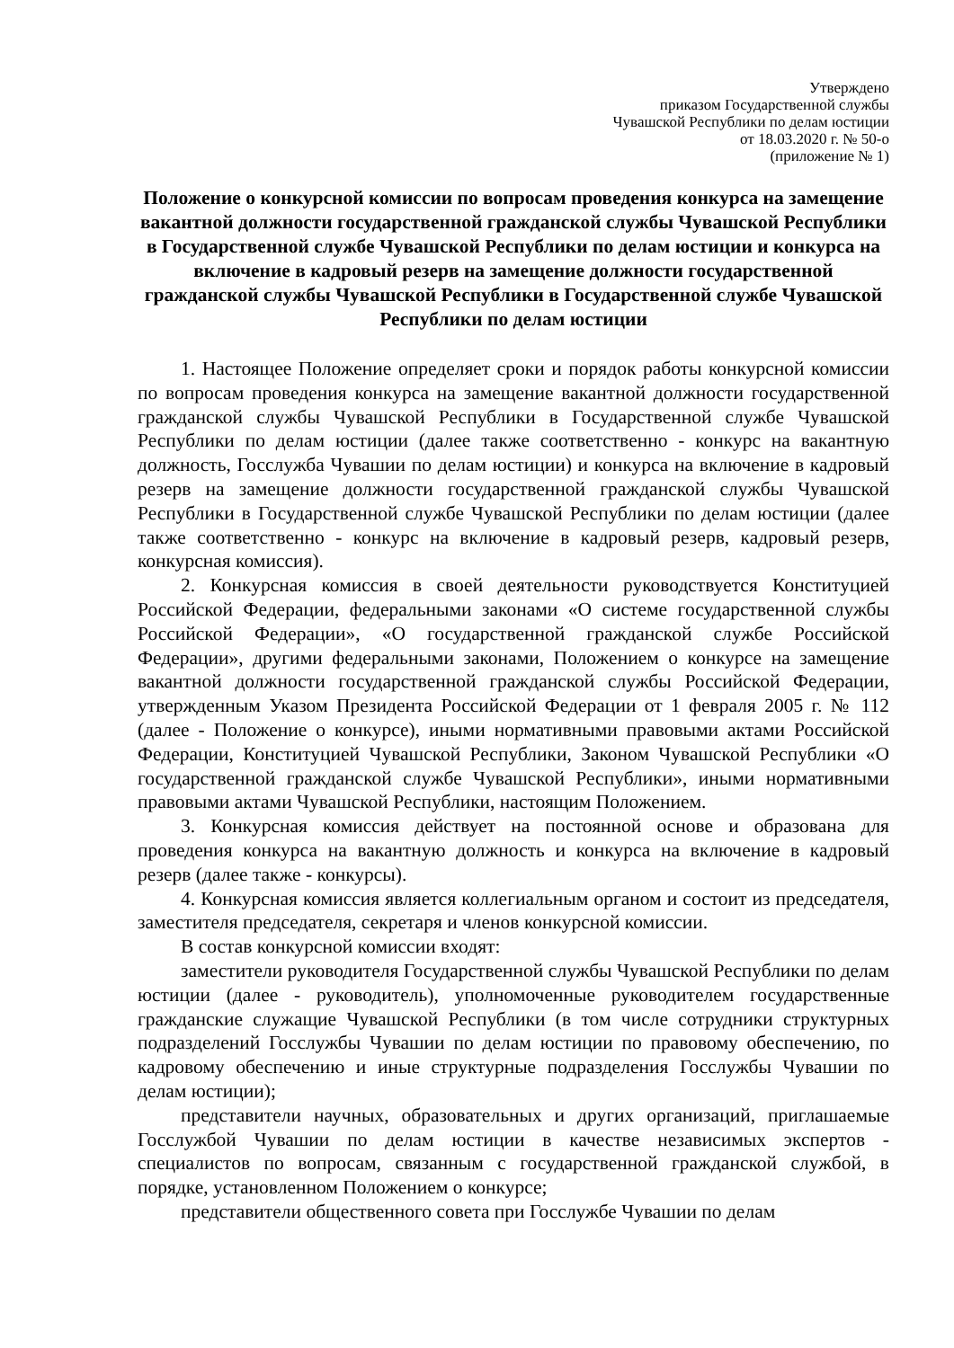Утверждено
приказом Государственной службы
Чувашской Республики по делам юстиции
от 18.03.2020 г. № 50-о
(приложение № 1)
Положение о конкурсной комиссии по вопросам проведения конкурса на замещение вакантной должности государственной гражданской службы Чувашской Республики в Государственной службе Чувашской Республики по делам юстиции и конкурса на включение в кадровый резерв на замещение должности государственной гражданской службы Чувашской Республики в Государственной службе Чувашской Республики по делам юстиции
1. Настоящее Положение определяет сроки и порядок работы конкурсной комиссии по вопросам проведения конкурса на замещение вакантной должности государственной гражданской службы Чувашской Республики в Государственной службе Чувашской Республики по делам юстиции (далее также соответственно - конкурс на вакантную должность, Госслужба Чувашии по делам юстиции) и конкурса на включение в кадровый резерв на замещение должности государственной гражданской службы Чувашской Республики в Государственной службе Чувашской Республики по делам юстиции (далее также соответственно - конкурс на включение в кадровый резерв, кадровый резерв, конкурсная комиссия).
2. Конкурсная комиссия в своей деятельности руководствуется Конституцией Российской Федерации, федеральными законами «О системе государственной службы Российской Федерации», «О государственной гражданской службе Российской Федерации», другими федеральными законами, Положением о конкурсе на замещение вакантной должности государственной гражданской службы Российской Федерации, утвержденным Указом Президента Российской Федерации от 1 февраля 2005 г. № 112 (далее - Положение о конкурсе), иными нормативными правовыми актами Российской Федерации, Конституцией Чувашской Республики, Законом Чувашской Республики «О государственной гражданской службе Чувашской Республики», иными нормативными правовыми актами Чувашской Республики, настоящим Положением.
3. Конкурсная комиссия действует на постоянной основе и образована для проведения конкурса на вакантную должность и конкурса на включение в кадровый резерв (далее также - конкурсы).
4. Конкурсная комиссия является коллегиальным органом и состоит из председателя, заместителя председателя, секретаря и членов конкурсной комиссии.
В состав конкурсной комиссии входят:
заместители руководителя Государственной службы Чувашской Республики по делам юстиции (далее - руководитель), уполномоченные руководителем государственные гражданские служащие Чувашской Республики (в том числе сотрудники структурных подразделений Госслужбы Чувашии по делам юстиции по правовому обеспечению, по кадровому обеспечению и иные структурные подразделения Госслужбы Чувашии по делам юстиции);
представители научных, образовательных и других организаций, приглашаемые Госслужбой Чувашии по делам юстиции в качестве независимых экспертов - специалистов по вопросам, связанным с государственной гражданской службой, в порядке, установленном Положением о конкурсе;
представители общественного совета при Госслужбе Чувашии по делам